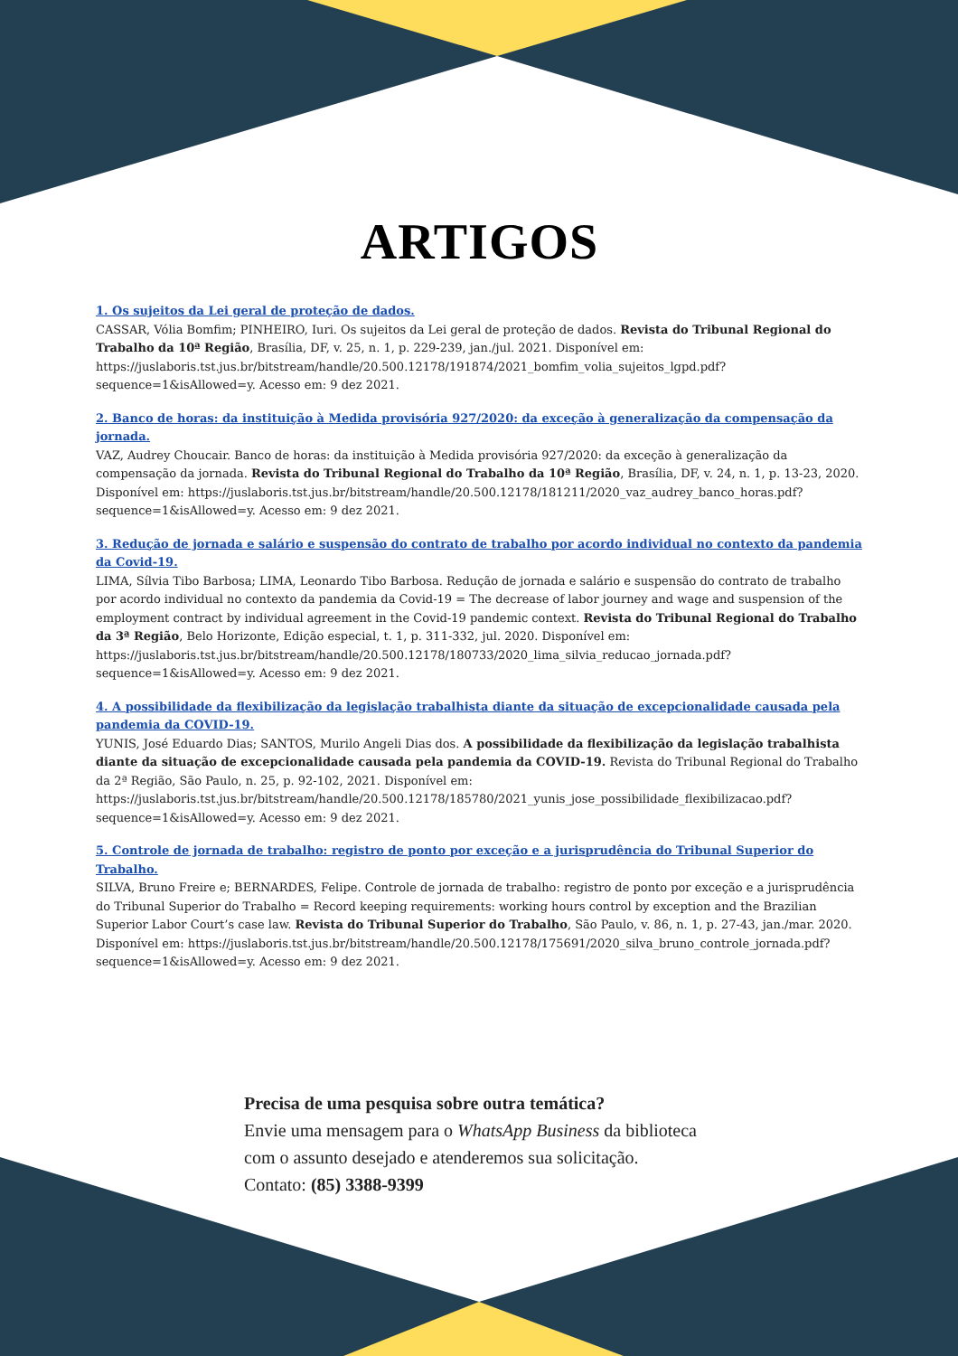ARTIGOS
1. Os sujeitos da Lei geral de proteção de dados.
CASSAR, Vólia Bomfim; PINHEIRO, Iuri. Os sujeitos da Lei geral de proteção de dados. Revista do Tribunal Regional do Trabalho da 10ª Região, Brasília, DF, v. 25, n. 1, p. 229-239, jan./jul. 2021. Disponível em: https://juslaboris.tst.jus.br/bitstream/handle/20.500.12178/191874/2021_bomfim_volia_sujeitos_lgpd.pdf?sequence=1&isAllowed=y. Acesso em: 9 dez 2021.
2. Banco de horas: da instituição à Medida provisória 927/2020: da exceção à generalização da compensação da jornada.
VAZ, Audrey Choucair. Banco de horas: da instituição à Medida provisória 927/2020: da exceção à generalização da compensação da jornada. Revista do Tribunal Regional do Trabalho da 10ª Região, Brasília, DF, v. 24, n. 1, p. 13-23, 2020. Disponível em: https://juslaboris.tst.jus.br/bitstream/handle/20.500.12178/181211/2020_vaz_audrey_banco_horas.pdf?sequence=1&isAllowed=y. Acesso em: 9 dez 2021.
3. Redução de jornada e salário e suspensão do contrato de trabalho por acordo individual no contexto da pandemia da Covid-19.
LIMA, Sílvia Tibo Barbosa; LIMA, Leonardo Tibo Barbosa. Redução de jornada e salário e suspensão do contrato de trabalho por acordo individual no contexto da pandemia da Covid-19 = The decrease of labor journey and wage and suspension of the employment contract by individual agreement in the Covid-19 pandemic context. Revista do Tribunal Regional do Trabalho da 3ª Região, Belo Horizonte, Edição especial, t. 1, p. 311-332, jul. 2020. Disponível em: https://juslaboris.tst.jus.br/bitstream/handle/20.500.12178/180733/2020_lima_silvia_reducao_jornada.pdf?sequence=1&isAllowed=y. Acesso em: 9 dez 2021.
4. A possibilidade da flexibilização da legislação trabalhista diante da situação de excepcionalidade causada pela pandemia da COVID-19.
YUNIS, José Eduardo Dias; SANTOS, Murilo Angeli Dias dos. A possibilidade da flexibilização da legislação trabalhista diante da situação de excepcionalidade causada pela pandemia da COVID-19. Revista do Tribunal Regional do Trabalho da 2ª Região, São Paulo, n. 25, p. 92-102, 2021. Disponível em: https://juslaboris.tst.jus.br/bitstream/handle/20.500.12178/185780/2021_yunis_jose_possibilidade_flexibilizacao.pdf?sequence=1&isAllowed=y. Acesso em: 9 dez 2021.
5. Controle de jornada de trabalho: registro de ponto por exceção e a jurisprudência do Tribunal Superior do Trabalho.
SILVA, Bruno Freire e; BERNARDES, Felipe. Controle de jornada de trabalho: registro de ponto por exceção e a jurisprudência do Tribunal Superior do Trabalho = Record keeping requirements: working hours control by exception and the Brazilian Superior Labor Court’s case law. Revista do Tribunal Superior do Trabalho, São Paulo, v. 86, n. 1, p. 27-43, jan./mar. 2020. Disponível em: https://juslaboris.tst.jus.br/bitstream/handle/20.500.12178/175691/2020_silva_bruno_controle_jornada.pdf?sequence=1&isAllowed=y. Acesso em: 9 dez 2021.
Precisa de uma pesquisa sobre outra temática?
Envie uma mensagem para o WhatsApp Business da biblioteca
com o assunto desejado e atenderemos sua solicitação.
Contato: (85) 3388-9399